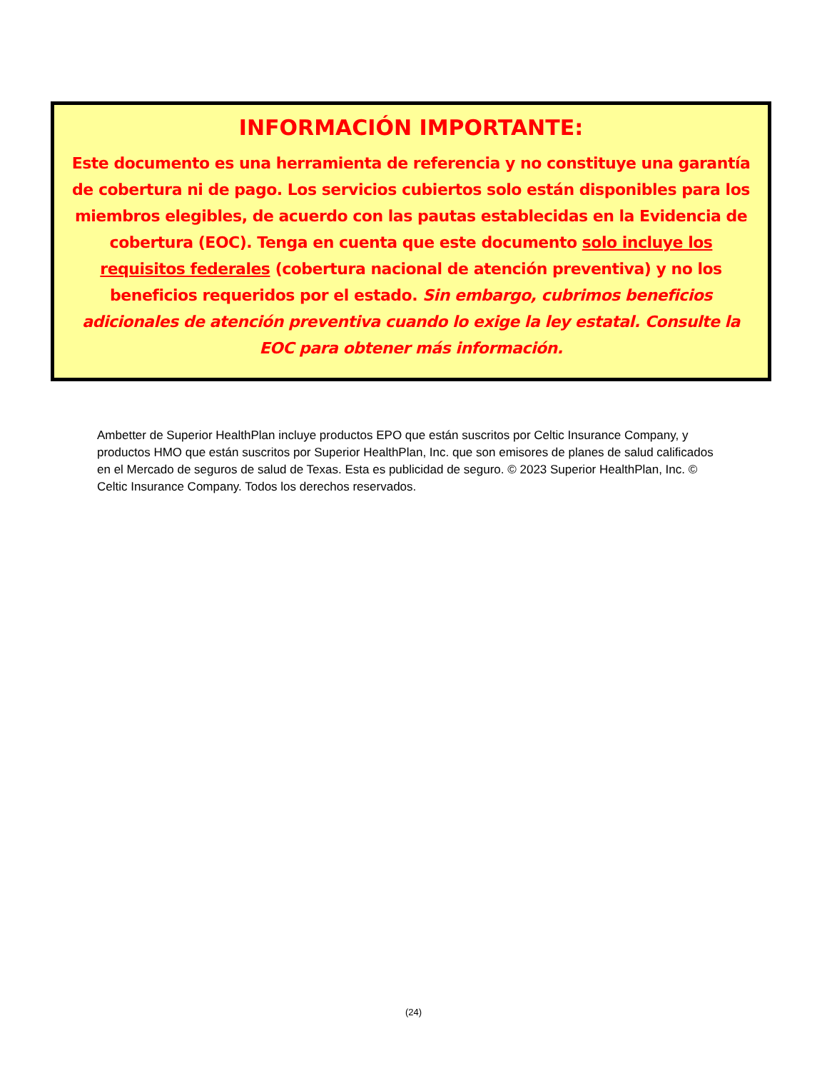INFORMACIÓN IMPORTANTE:
Este documento es una herramienta de referencia y no constituye una garantía de cobertura ni de pago. Los servicios cubiertos solo están disponibles para los miembros elegibles, de acuerdo con las pautas establecidas en la Evidencia de cobertura (EOC). Tenga en cuenta que este documento solo incluye los requisitos federales (cobertura nacional de atención preventiva) y no los beneficios requeridos por el estado. Sin embargo, cubrimos beneficios adicionales de atención preventiva cuando lo exige la ley estatal. Consulte la EOC para obtener más información.
Ambetter de Superior HealthPlan incluye productos EPO que están suscritos por Celtic Insurance Company, y productos HMO que están suscritos por Superior HealthPlan, Inc. que son emisores de planes de salud calificados en el Mercado de seguros de salud de Texas. Esta es publicidad de seguro. © 2023 Superior HealthPlan, Inc. © Celtic Insurance Company. Todos los derechos reservados.
(24)